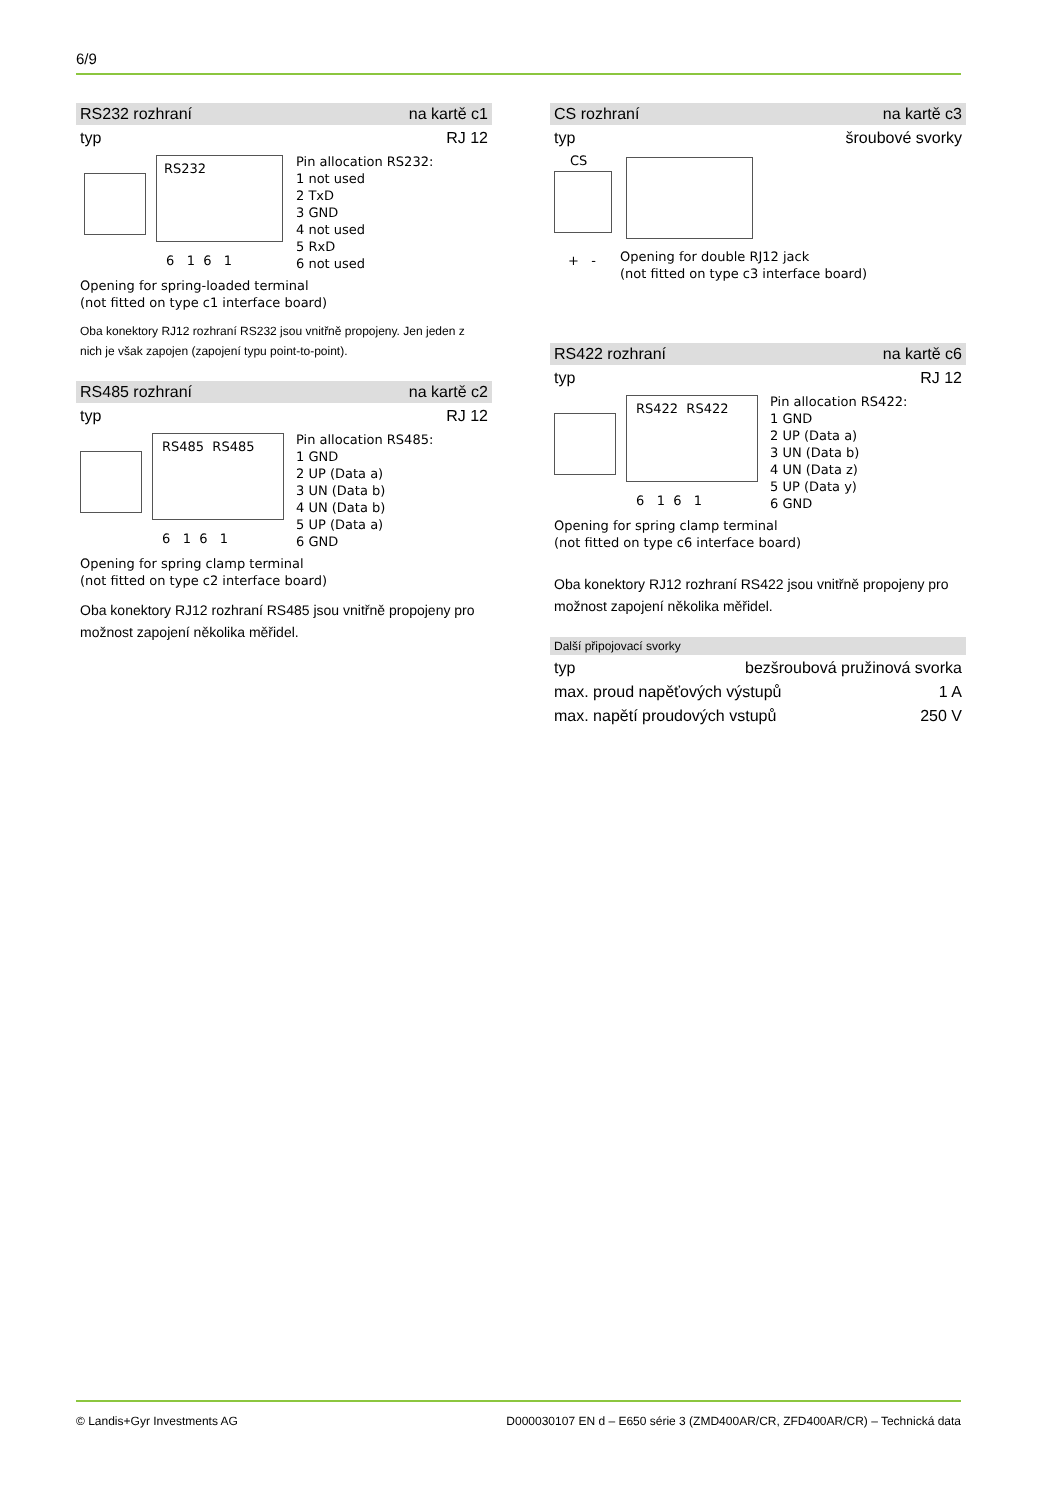6/9
RS232 rozhraní na kartě c1
typ RJ 12
RS232
6 1 6 1
Pin allocation RS232:
1 not used
2 TxD
3 GND
4 not used
5 RxD
6 not used
Opening for spring-loaded terminal
(not fitted on type c1 interface board)
Oba konektory RJ12 rozhraní RS232 jsou vnitřně propojeny. Jen jeden z nich je však zapojen (zapojení typu point-to-point).
RS485 rozhraní na kartě c2
typ RJ 12
RS485 RS485
6 1 6 1
Pin allocation RS485:
1 GND
2 UP (Data a)
3 UN (Data b)
4 UN (Data b)
5 UP (Data a)
6 GND
Opening for spring clamp terminal
(not fitted on type c2 interface board)
Oba konektory RJ12 rozhraní RS485 jsou vnitřně propojeny pro možnost zapojení několika měřidel.
CS rozhraní na kartě c3
typ šroubové svorky
CS
+ -
Opening for double RJ12 jack
(not fitted on type c3 interface board)
RS422 rozhraní na kartě c6
typ RJ 12
RS422 RS422
6 1 6 1
Pin allocation RS422:
1 GND
2 UP (Data a)
3 UN (Data b)
4 UN (Data z)
5 UP (Data y)
6 GND
Opening for spring clamp terminal
(not fitted on type c6 interface board)
Oba konektory RJ12 rozhraní RS422 jsou vnitřně propojeny pro možnost zapojení několika měřidel.
Další připojovací svorky
typ bezšroubová pružinová svorka
max. proud napěťových výstupů 1 A
max. napětí proudových vstupů 250 V
© Landis+Gyr Investments AG D000030107 EN d – E650 série 3 (ZMD400AR/CR, ZFD400AR/CR) – Technická data